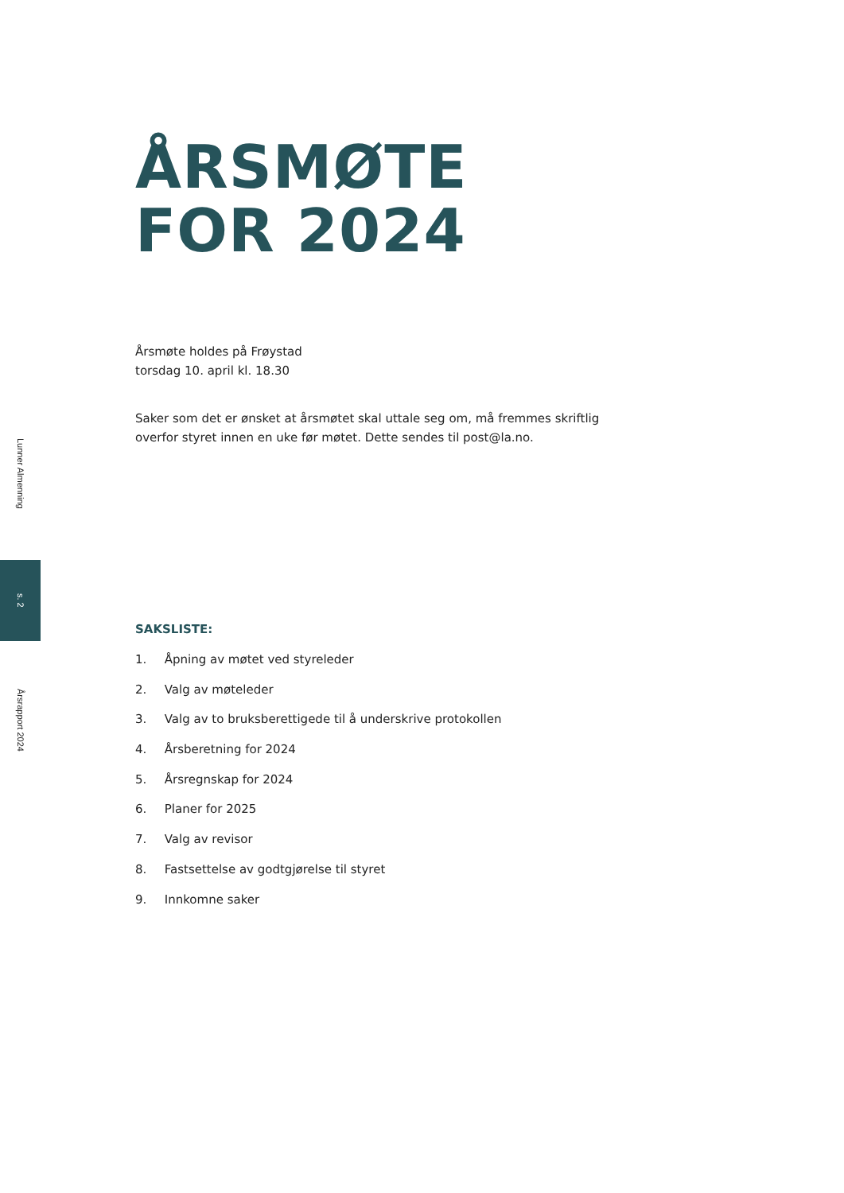Lunner Almenning
s. 2
Årsrapport 2024
ÅRSMØTE
FOR 2024
Årsmøte holdes på Frøystad
torsdag 10. april kl. 18.30
Saker som det er ønsket at årsmøtet skal uttale seg om, må fremmes skriftlig overfor styret innen en uke før møtet. Dette sendes til post@la.no.
SAKSLISTE:
1. Åpning av møtet ved styreleder
2. Valg av møteleder
3. Valg av to bruksberettigede til å underskrive protokollen
4. Årsberetning for 2024
5. Årsregnskap for 2024
6. Planer for 2025
7. Valg av revisor
8. Fastsettelse av godtgjørelse til styret
9. Innkomne saker